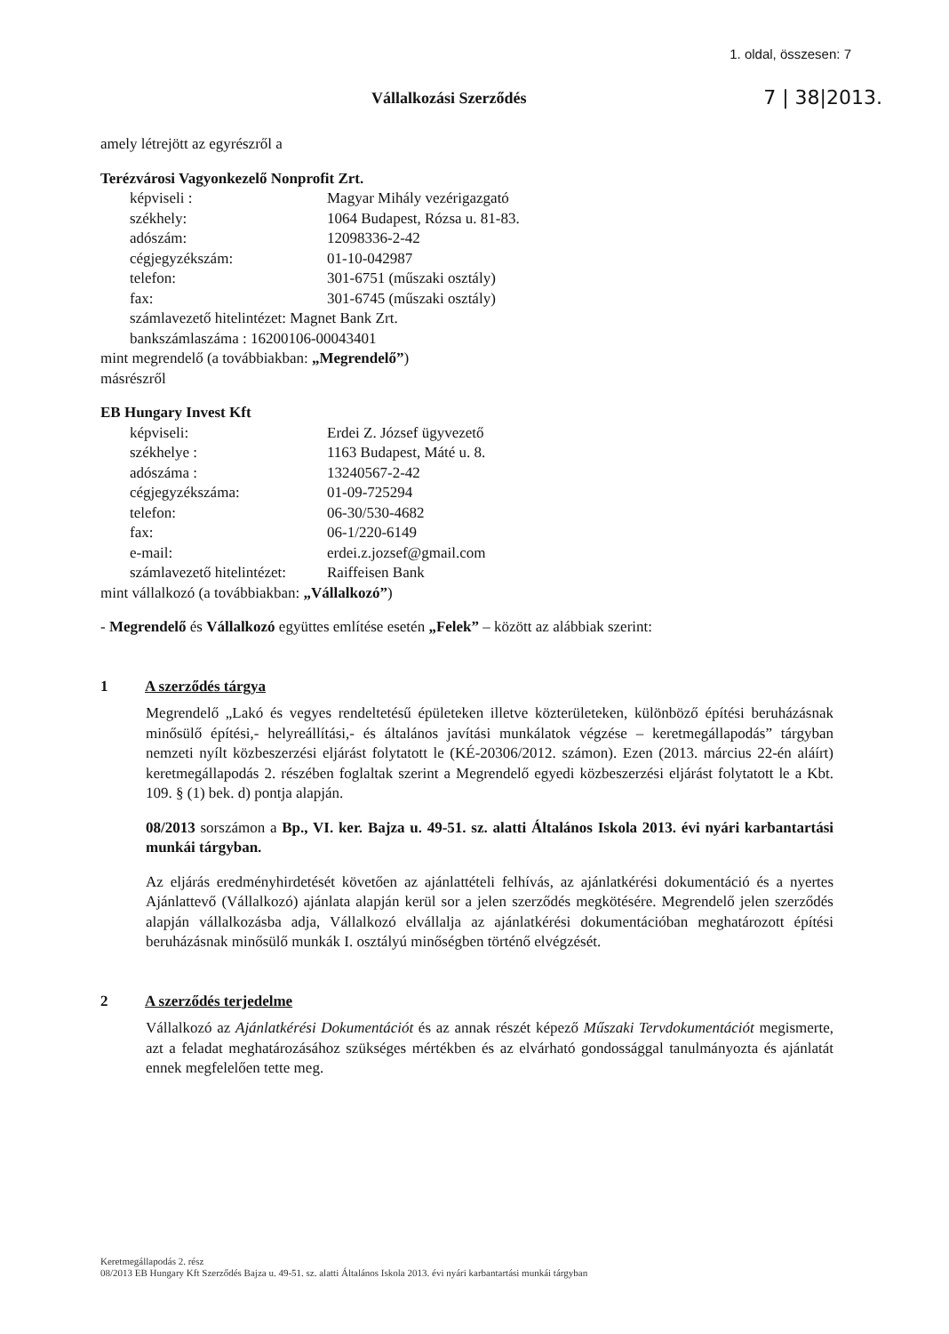1. oldal, összesen: 7
Vállalkozási Szerződés
7 | 38|2013.
amely létrejött az egyrészről a
Terézvárosi Vagyonkezelő Nonprofit Zrt.
képviseli : Magyar Mihály vezérigazgató
székhely: 1064 Budapest, Rózsa u. 81-83.
adószám: 12098336-2-42
cégjegyzékszám: 01-10-042987
telefon: 301-6751 (műszaki osztály)
fax: 301-6745 (műszaki osztály)
számlavezető hitelintézet: Magnet Bank Zrt.
bankszámlaszáma : 16200106-00043401
mint megrendelő (a továbbiakban: „Megrendelő”)
másrészről
EB Hungary Invest Kft
képviseli: Erdei Z. József ügyvezető
székhelye : 1163 Budapest, Máté u. 8.
adószáma : 13240567-2-42
cégjegyzékszáma: 01-09-725294
telefon: 06-30/530-4682
fax: 06-1/220-6149
e-mail: erdei.z.jozsef@gmail.com
számlavezető hitelintézet: Raiffeisen Bank
mint vállalkozó (a továbbiakban: „Vállalkozó”)
- Megrendelő és Vállalkozó együttes említése esetén „Felek” – között az alábbiak szerint:
1 A szerződés tárgya
Megrendelő „Lakó és vegyes rendeltetésű épületeken illetve közterületeken, különböző építési beruházásnak minősülő építési,- helyreállítási,- és általános javítási munkálatok végzése – keretmegállapodás” tárgyban nemzeti nyílt közbeszerzési eljárást folytatott le (KÉ-20306/2012. számon). Ezen (2013. március 22-én aláírt) keretmegállapodás 2. részében foglaltak szerint a Megrendelő egyedi közbeszerzési eljárást folytatott le a Kbt. 109. § (1) bek. d) pontja alapján.
08/2013 sorszámon a Bp., VI. ker. Bajza u. 49-51. sz. alatti Általános Iskola 2013. évi nyári karbantartási munkái tárgyban.
Az eljárás eredményhirdetését követően az ajánlattételi felhívás, az ajánlatkérési dokumentáció és a nyertes Ajánlattevő (Vállalkozó) ajánlata alapján kerül sor a jelen szerződés megkötésére. Megrendelő jelen szerződés alapján vállalkozásba adja, Vállalkozó elvállalja az ajánlatkérési dokumentációban meghatározott építési beruházásnak minősülő munkák I. osztályú minőségben történő elvégzését.
2 A szerződés terjedelme
Vállalkozó az Ajánlatkérési Dokumentációt és az annak részét képező Műszaki Tervdokumentációt megismerte, azt a feladat meghatározásához szükséges mértékben és az elvárható gondossággal tanulmányozta és ajánlatát ennek megfelelően tette meg.
Keretmegállapodás 2. rész
08/2013 EB Hungary Kft Szerződés Bajza u. 49-51. sz. alatti Általános Iskola 2013. évi nyári karbantartási munkái tárgyban